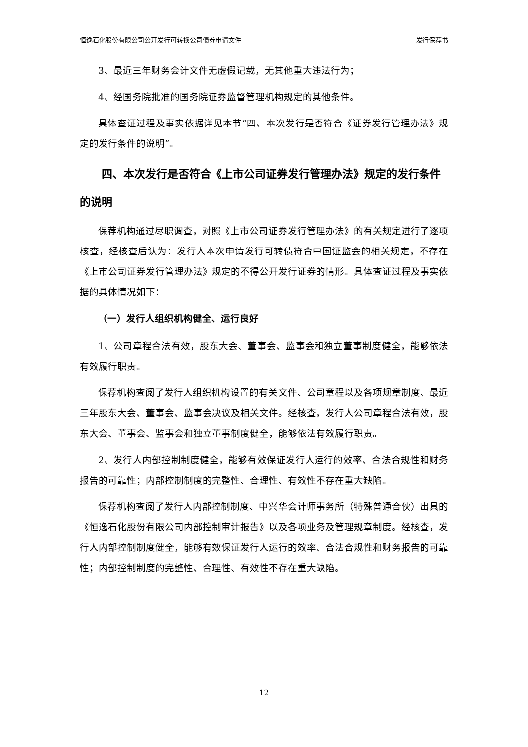恒逸石化股份有限公司公开发行可转换公司债券申请文件 发行保荐书
3、最近三年财务会计文件无虚假记载，无其他重大违法行为；
4、经国务院批准的国务院证券监督管理机构规定的其他条件。
具体查证过程及事实依据详见本节“四、本次发行是否符合《证券发行管理办法》规定的发行条件的说明”。
四、本次发行是否符合《上市公司证券发行管理办法》规定的发行条件的说明
保荐机构通过尽职调查，对照《上市公司证券发行管理办法》的有关规定进行了逐项核查，经核查后认为：发行人本次申请发行可转债符合中国证监会的相关规定，不存在《上市公司证券发行管理办法》规定的不得公开发行证券的情形。具体查证过程及事实依据的具体情况如下：
（一）发行人组织机构健全、运行良好
1、公司章程合法有效，股东大会、董事会、监事会和独立董事制度健全，能够依法有效履行职责。
保荐机构查阅了发行人组织机构设置的有关文件、公司章程以及各项规章制度、最近三年股东大会、董事会、监事会决议及相关文件。经核查，发行人公司章程合法有效，股东大会、董事会、监事会和独立董事制度健全，能够依法有效履行职责。
2、发行人内部控制制度健全，能够有效保证发行人运行的效率、合法合规性和财务报告的可靠性；内部控制制度的完整性、合理性、有效性不存在重大缺陷。
保荐机构查阅了发行人内部控制制度、中兴华会计师事务所（特殊普通合伙）出具的《恒逸石化股份有限公司内部控制审计报告》以及各项业务及管理规章制度。经核查，发行人内部控制制度健全，能够有效保证发行人运行的效率、合法合规性和财务报告的可靠性；内部控制制度的完整性、合理性、有效性不存在重大缺陷。
12